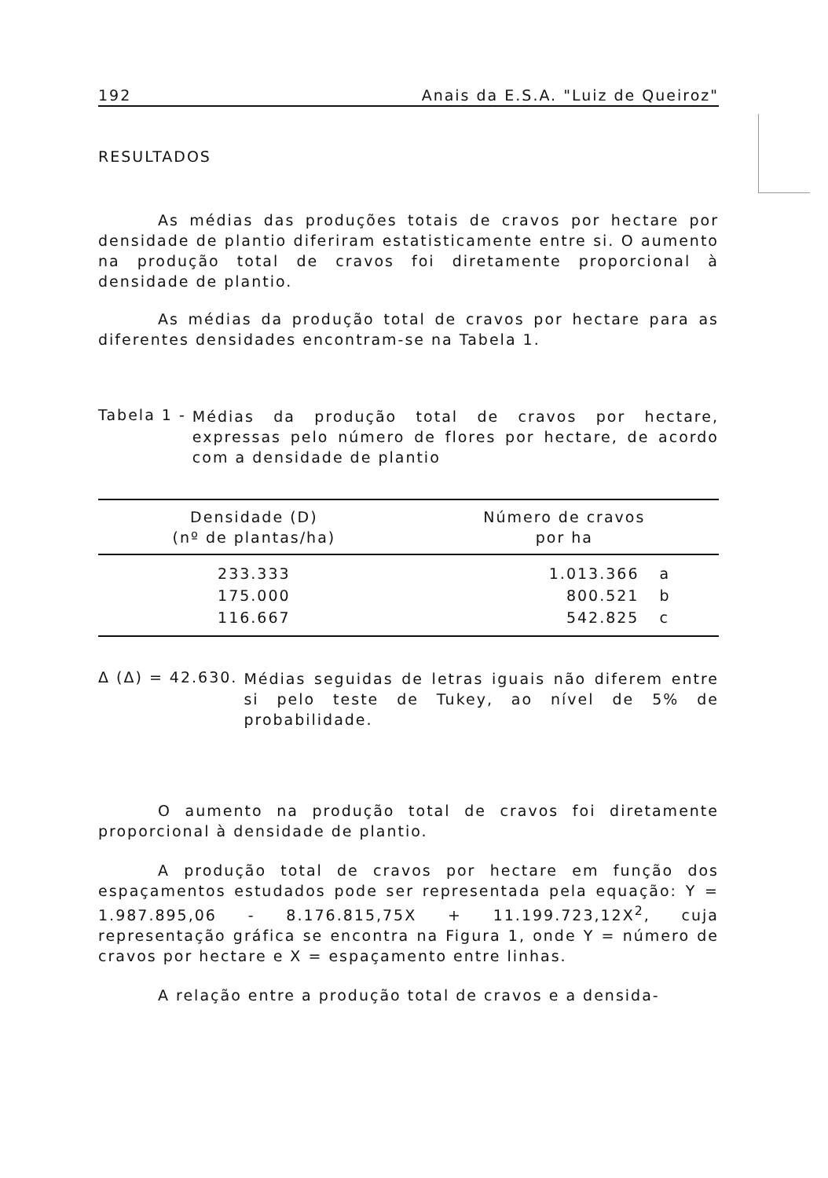192 Anais da E.S.A. "Luiz de Queiroz"
RESULTADOS
As médias das produções totais de cravos por hectare por densidade de plantio diferiram estatisticamente entre si. O aumento na produção total de cravos foi diretamente proporcional à densidade de plantio.
As médias da produção total de cravos por hectare para as diferentes densidades encontram-se na Tabela 1.
Tabela 1 -
Médias da produção total de cravos por hectare, expressas pelo número de flores por hectare, de acordo com a densidade de plantio
| Densidade (D) (nº de plantas/ha) | Número de cravos por ha | |
| --- | --- | --- |
| 233.333 | 1.013.366 | a |
| 175.000 | 800.521 | b |
| 116.667 | 542.825 | c |
Δ (Δ) = 42.630.
Médias seguidas de letras iguais não diferem entre si pelo teste de Tukey, ao nível de 5% de probabilidade.
O aumento na produção total de cravos foi diretamente proporcional à densidade de plantio.
A produção total de cravos por hectare em função dos espaçamentos estudados pode ser representada pela equação: Y = 1.987.895,06 - 8.176.815,75X + 11.199.723,12X<sup>2</sup>, cuja representação gráfica se encontra na Figura 1, onde Y = número de cravos por hectare e X = espaçamento entre linhas.
A relação entre a produção total de cravos e a densida-